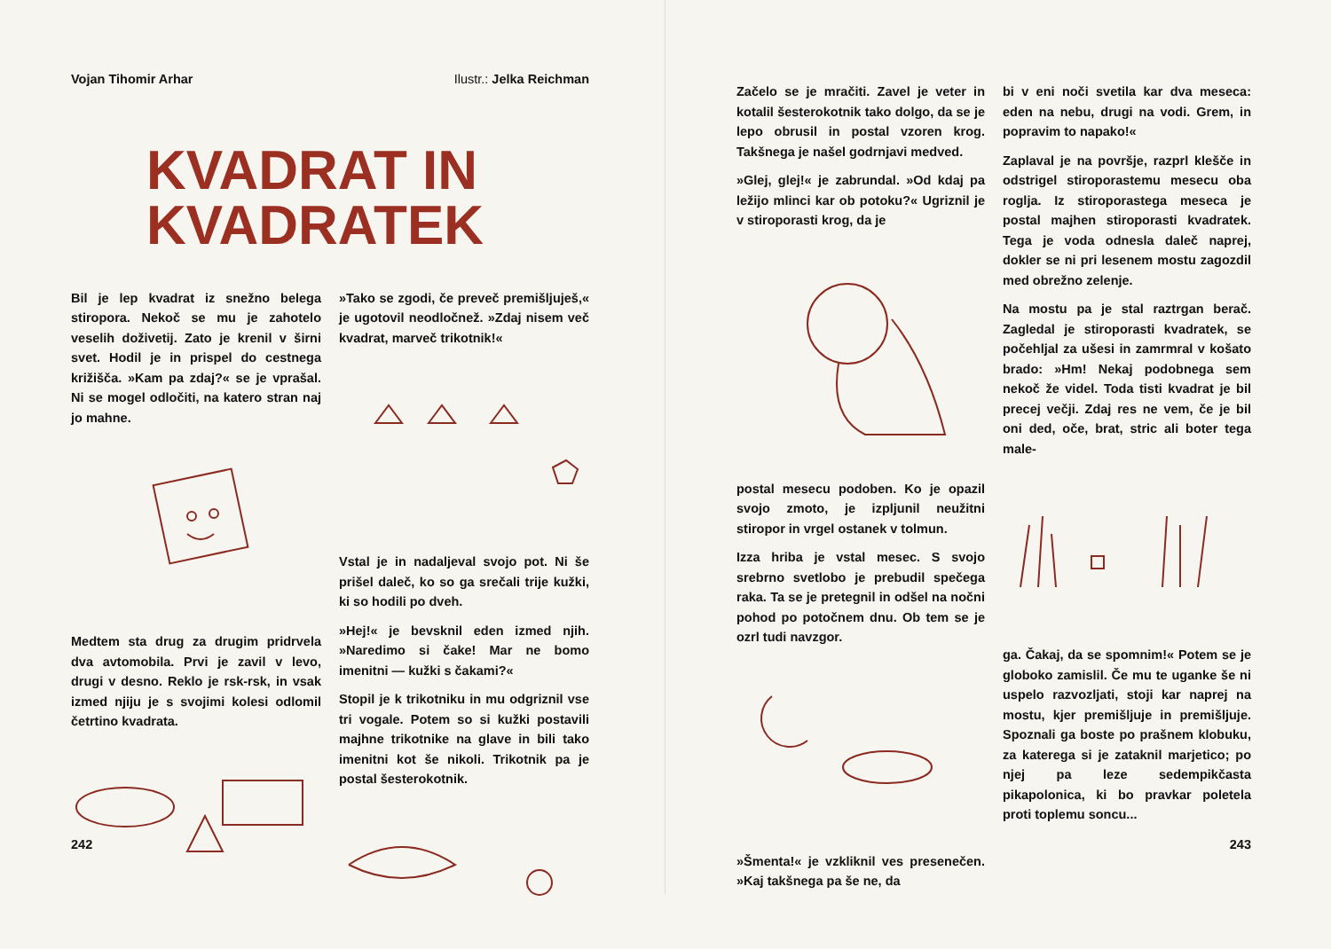Vojan Tihomir Arhar Ilustr.: Jelka Reichman
KVADRAT IN
KVADRATEK
Bil je lep kvadrat iz snežno belega stiropora. Nekoč se mu je zahotelo veselih doživetij. Zato je krenil v širni svet. Hodil je in prispel do cestnega križišča. »Kam pa zdaj?« se je vprašal. Ni se mogel odločiti, na katero stran naj jo mahne.
Medtem sta drug za drugim pridrvela dva avtomobila. Prvi je zavil v levo, drugi v desno. Reklo je rsk-rsk, in vsak izmed njiju je s svojimi kolesi odlomil četrtino kvadrata.
»Tako se zgodi, če preveč premišljuješ,« je ugotovil neodločnež. »Zdaj nisem več kvadrat, marveč trikotnik!«
Vstal je in nadaljeval svojo pot. Ni še prišel daleč, ko so ga srečali trije kužki, ki so hodili po dveh.
»Hej!« je bevsknil eden izmed njih. »Naredimo si čake! Mar ne bomo imenitni — kužki s čakami?«
Stopil je k trikotniku in mu odgriznil vse tri vogale. Potem so si kužki postavili majhne trikotnike na glave in bili tako imenitni kot še nikoli. Trikotnik pa je postal šesterokotnik.
242
Začelo se je mračiti. Zavel je veter in kotalil šesterokotnik tako dolgo, da se je lepo obrusil in postal vzoren krog. Takšnega je našel godrnjavi medved.
»Glej, glej!« je zabrundal. »Od kdaj pa ležijo mlinci kar ob potoku?« Ugriznil je v stiroporasti krog, da je
postal mesecu podoben. Ko je opazil svojo zmoto, je izpljunil neužitni stiropor in vrgel ostanek v tolmun.
Izza hriba je vstal mesec. S svojo srebrno svetlobo je prebudil spečega raka. Ta se je pretegnil in odšel na nočni pohod po potočnem dnu. Ob tem se je ozrl tudi navzgor.
»Šmenta!« je vzkliknil ves presenečen. »Kaj takšnega pa še ne, da
bi v eni noči svetila kar dva meseca: eden na nebu, drugi na vodi. Grem, in popravim to napako!«
Zaplaval je na površje, razprl klešče in odstrigel stiroporastemu mesecu oba roglja. Iz stiroporastega meseca je postal majhen stiroporasti kvadratek. Tega je voda odnesla daleč naprej, dokler se ni pri lesenem mostu zagozdil med obrežno zelenje.
Na mostu pa je stal raztrgan berač. Zagledal je stiroporasti kvadratek, se počehljal za ušesi in zamrmral v košato brado: »Hm! Nekaj podobnega sem nekoč že videl. Toda tisti kvadrat je bil precej večji. Zdaj res ne vem, če je bil oni ded, oče, brat, stric ali boter tega male-
ga. Čakaj, da se spomnim!« Potem se je globoko zamislil. Če mu te uganke še ni uspelo razvozljati, stoji kar naprej na mostu, kjer premišljuje in premišljuje. Spoznali ga boste po prašnem klobuku, za katerega si je zataknil marjetico; po njej pa leze sedempikčasta pikapolonica, ki bo pravkar poletela proti toplemu soncu...
243